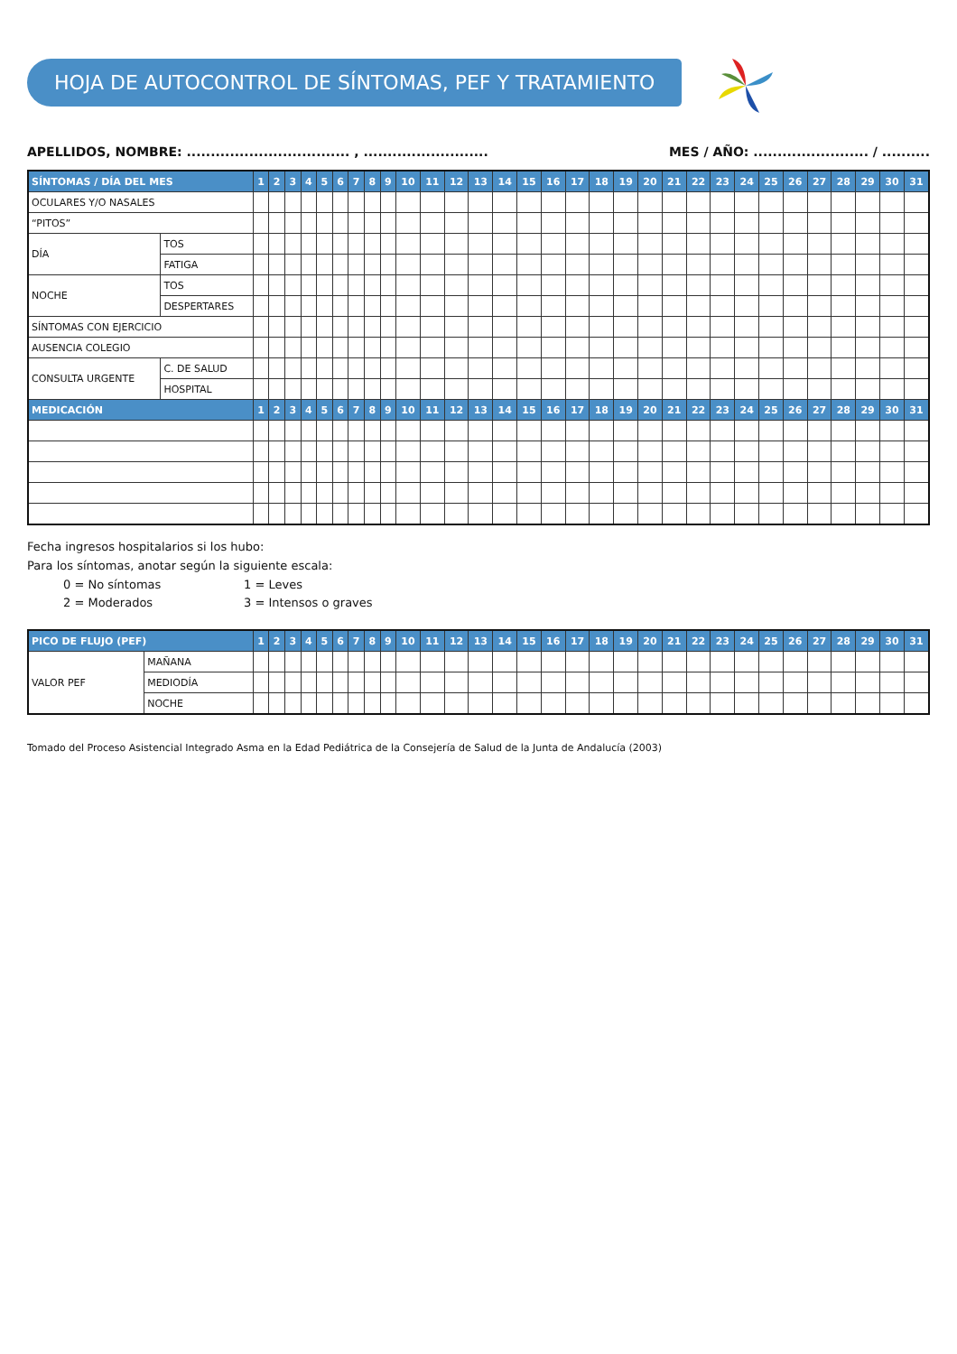HOJA DE AUTOCONTROL DE SÍNTOMAS, PEF Y TRATAMIENTO
APELLIDOS, NOMBRE: .................................. , .......................... MES / AÑO: ........................ / ..........
| SÍNTOMAS / DÍA DEL MES | | 1 | 2 | 3 | 4 | 5 | 6 | 7 | 8 | 9 | 10 | 11 | 12 | 13 | 14 | 15 | 16 | 17 | 18 | 19 | 20 | 21 | 22 | 23 | 24 | 25 | 26 | 27 | 28 | 29 | 30 | 31 |
| --- | --- | --- | --- | --- | --- | --- | --- | --- | --- | --- | --- | --- | --- | --- | --- | --- | --- | --- | --- | --- | --- | --- | --- | --- | --- | --- | --- | --- | --- | --- | --- | --- |
| OCULARES Y/O NASALES | | | | | | | | | | | | | | | | | | | | | | | | | | | | | | | | |
| “PITOS” | | | | | | | | | | | | | | | | | | | | | | | | | | | | | | | | |
| DÍA | TOS | | | | | | | | | | | | | | | | | | | | | | | | | | | | | | | |
| | FATIGA | | | | | | | | | | | | | | | | | | | | | | | | | | | | | | | |
| NOCHE | TOS | | | | | | | | | | | | | | | | | | | | | | | | | | | | | | | |
| | DESPERTARES | | | | | | | | | | | | | | | | | | | | | | | | | | | | | | | |
| SÍNTOMAS CON EJERCICIO | | | | | | | | | | | | | | | | | | | | | | | | | | | | | | | | |
| AUSENCIA COLEGIO | | | | | | | | | | | | | | | | | | | | | | | | | | | | | | | | |
| CONSULTA URGENTE | C. DE SALUD | | | | | | | | | | | | | | | | | | | | | | | | | | | | | | | |
| | HOSPITAL | | | | | | | | | | | | | | | | | | | | | | | | | | | | | | | |
| MEDICACIÓN | | 1 | 2 | 3 | 4 | 5 | 6 | 7 | 8 | 9 | 10 | 11 | 12 | 13 | 14 | 15 | 16 | 17 | 18 | 19 | 20 | 21 | 22 | 23 | 24 | 25 | 26 | 27 | 28 | 29 | 30 | 31 |
Fecha ingresos hospitalarios si los hubo:
Para los síntomas, anotar según la siguiente escala:
0 = No síntomas 1 = Leves 2 = Moderados 3 = Intensos o graves
| PICO DE FLUJO (PEF) | | 1 | 2 | 3 | 4 | 5 | 6 | 7 | 8 | 9 | 10 | 11 | 12 | 13 | 14 | 15 | 16 | 17 | 18 | 19 | 20 | 21 | 22 | 23 | 24 | 25 | 26 | 27 | 28 | 29 | 30 | 31 |
| --- | --- | --- | --- | --- | --- | --- | --- | --- | --- | --- | --- | --- | --- | --- | --- | --- | --- | --- | --- | --- | --- | --- | --- | --- | --- | --- | --- | --- | --- | --- | --- | --- |
| VALOR PEF | MAÑANA | | | | | | | | | | | | | | | | | | | | | | | | | | | | | | | |
| | MEDIODÍA | | | | | | | | | | | | | | | | | | | | | | | | | | | | | | | |
| | NOCHE | | | | | | | | | | | | | | | | | | | | | | | | | | | | | | | |
Tomado del Proceso Asistencial Integrado Asma en la Edad Pediátrica de la Consejería de Salud de la Junta de Andalucía (2003)